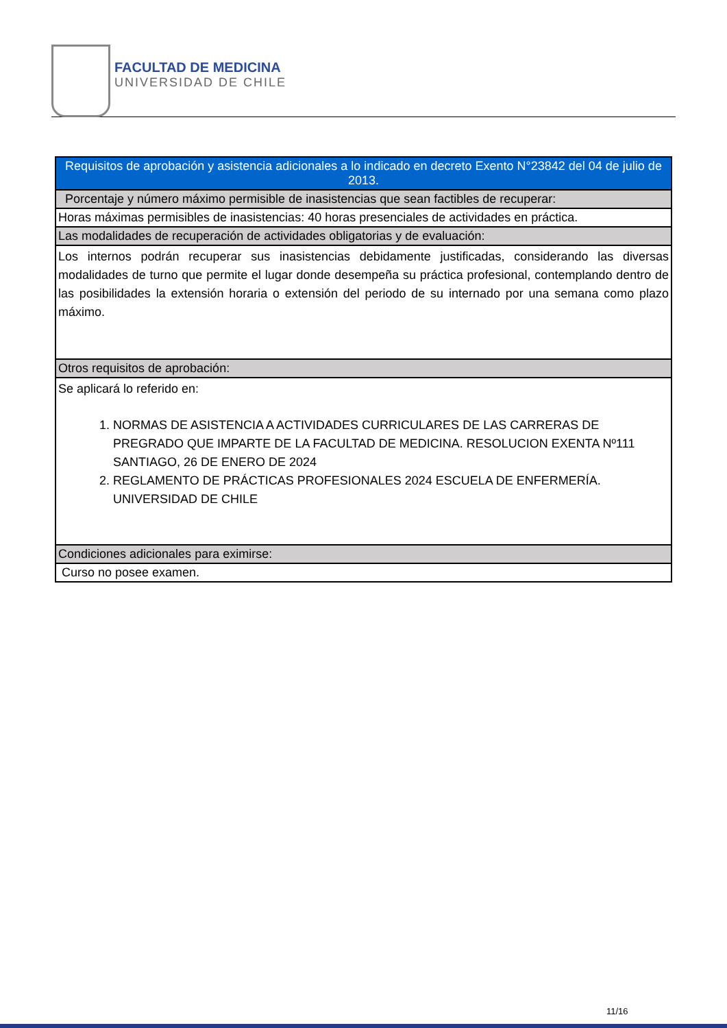FACULTAD DE MEDICINA
UNIVERSIDAD DE CHILE
| Requisitos de aprobación y asistencia adicionales a lo indicado en decreto Exento N°23842 del 04 de julio de 2013. |
| --- |
| Porcentaje y número máximo permisible de inasistencias que sean factibles de recuperar: |
| Horas máximas permisibles de inasistencias: 40 horas presenciales de actividades en práctica. |
| Las modalidades de recuperación de actividades obligatorias y de evaluación: |
| Los internos podrán recuperar sus inasistencias debidamente justificadas, considerando las diversas modalidades de turno que permite el lugar donde desempeña su práctica profesional, contemplando dentro de las posibilidades la extensión horaria o extensión del periodo de su internado por una semana como plazo máximo. |
| Otros requisitos de aprobación: |
| Se aplicará lo referido en: 1. NORMAS DE ASISTENCIA A ACTIVIDADES CURRICULARES DE LAS CARRERAS DE PREGRADO QUE IMPARTE DE LA FACULTAD DE MEDICINA. RESOLUCION EXENTA Nº111 SANTIAGO, 26 DE ENERO DE 2024 2. REGLAMENTO DE PRÁCTICAS PROFESIONALES 2024 ESCUELA DE ENFERMERÍA. UNIVERSIDAD DE CHILE |
| Condiciones adicionales para eximirse: |
| Curso no posee examen. |
11/16